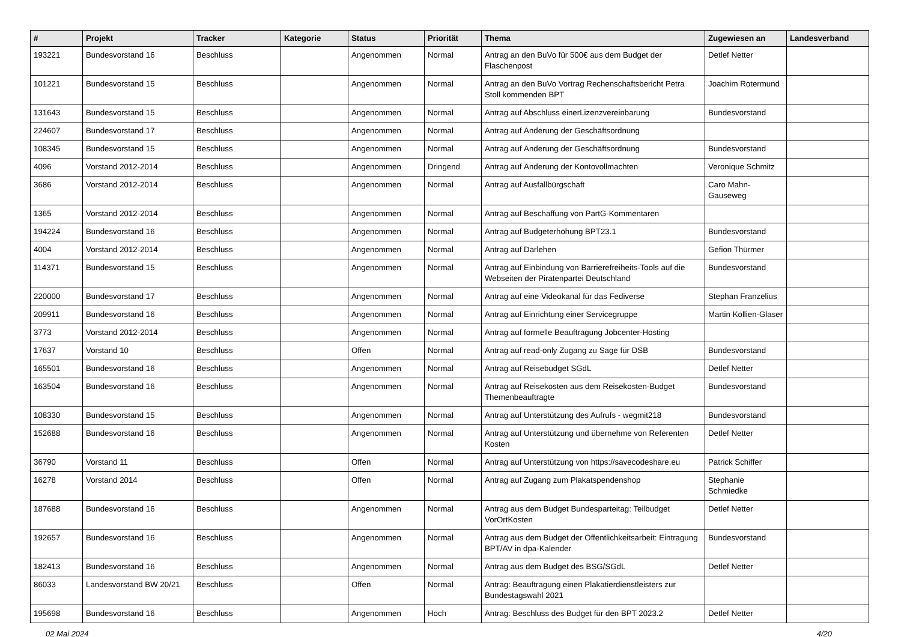| # | Projekt | Tracker | Kategorie | Status | Priorität | Thema | Zugewiesen an | Landesverband |
| --- | --- | --- | --- | --- | --- | --- | --- | --- |
| 193221 | Bundesvorstand 16 | Beschluss | | Angenommen | Normal | Antrag an den BuVo für 500€ aus dem Budget der Flaschenpost | Detlef Netter | |
| 101221 | Bundesvorstand 15 | Beschluss | | Angenommen | Normal | Antrag an den BuVo Vortrag Rechenschaftsbericht Petra Stoll kommenden BPT | Joachim Rotermund | |
| 131643 | Bundesvorstand 15 | Beschluss | | Angenommen | Normal | Antrag auf Abschluss einerLizenzvereinbarung | Bundesvorstand | |
| 224607 | Bundesvorstand 17 | Beschluss | | Angenommen | Normal | Antrag auf Änderung der Geschäftsordnung | | |
| 108345 | Bundesvorstand 15 | Beschluss | | Angenommen | Normal | Antrag auf Änderung der Geschäftsordnung | Bundesvorstand | |
| 4096 | Vorstand 2012-2014 | Beschluss | | Angenommen | Dringend | Antrag auf Änderung der Kontovollmachten | Veronique Schmitz | |
| 3686 | Vorstand 2012-2014 | Beschluss | | Angenommen | Normal | Antrag auf Ausfallbürgschaft | Caro Mahn-Gauseweg | |
| 1365 | Vorstand 2012-2014 | Beschluss | | Angenommen | Normal | Antrag auf Beschaffung von PartG-Kommentaren | | |
| 194224 | Bundesvorstand 16 | Beschluss | | Angenommen | Normal | Antrag auf Budgeterhöhung BPT23.1 | Bundesvorstand | |
| 4004 | Vorstand 2012-2014 | Beschluss | | Angenommen | Normal | Antrag auf Darlehen | Gefion Thürmer | |
| 114371 | Bundesvorstand 15 | Beschluss | | Angenommen | Normal | Antrag auf Einbindung von Barrierefreiheits-Tools auf die Webseiten der Piratenpartei Deutschland | Bundesvorstand | |
| 220000 | Bundesvorstand 17 | Beschluss | | Angenommen | Normal | Antrag auf eine Videokanal für das Fediverse | Stephan Franzelius | |
| 209911 | Bundesvorstand 16 | Beschluss | | Angenommen | Normal | Antrag auf Einrichtung einer Servicegruppe | Martin Kollien-Glaser | |
| 3773 | Vorstand 2012-2014 | Beschluss | | Angenommen | Normal | Antrag auf formelle Beauftragung Jobcenter-Hosting | | |
| 17637 | Vorstand 10 | Beschluss | | Offen | Normal | Antrag auf read-only Zugang zu Sage für DSB | Bundesvorstand | |
| 165501 | Bundesvorstand 16 | Beschluss | | Angenommen | Normal | Antrag auf Reisebudget SGdL | Detlef Netter | |
| 163504 | Bundesvorstand 16 | Beschluss | | Angenommen | Normal | Antrag auf Reisekosten aus dem Reisekosten-Budget Themenbeauftragte | Bundesvorstand | |
| 108330 | Bundesvorstand 15 | Beschluss | | Angenommen | Normal | Antrag auf Unterstützung des Aufrufs - wegmit218 | Bundesvorstand | |
| 152688 | Bundesvorstand 16 | Beschluss | | Angenommen | Normal | Antrag auf Unterstützung und übernehme von Referenten Kosten | Detlef Netter | |
| 36790 | Vorstand 11 | Beschluss | | Offen | Normal | Antrag auf Unterstützung von https://savecodeshare.eu | Patrick Schiffer | |
| 16278 | Vorstand 2014 | Beschluss | | Offen | Normal | Antrag auf Zugang zum Plakatspendenshop | Stephanie Schmiedke | |
| 187688 | Bundesvorstand 16 | Beschluss | | Angenommen | Normal | Antrag aus dem Budget Bundesparteitag: Teilbudget VorOrtKosten | Detlef Netter | |
| 192657 | Bundesvorstand 16 | Beschluss | | Angenommen | Normal | Antrag aus dem Budget der Öffentlichkeitsarbeit: Eintragung BPT/AV in dpa-Kalender | Bundesvorstand | |
| 182413 | Bundesvorstand 16 | Beschluss | | Angenommen | Normal | Antrag aus dem Budget des BSG/SGdL | Detlef Netter | |
| 86033 | Landesvorstand BW 20/21 | Beschluss | | Offen | Normal | Antrag: Beauftragung einen Plakatierdienstleisters zur Bundestagswahl 2021 | | |
| 195698 | Bundesvorstand 16 | Beschluss | | Angenommen | Hoch | Antrag: Beschluss des Budget für den BPT 2023.2 | Detlef Netter | |
02 Mai 2024 4/20